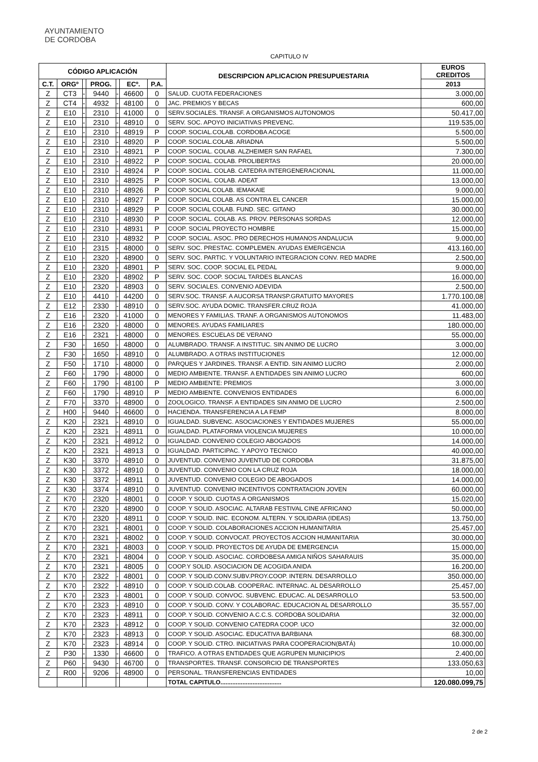AYUNTAMIENTO
DE CORDOBA
CAPITULO IV
| CÓDIGO APLICACIÓN | | | | | | | DESCRIPCION APLICACION PRESUPUESTARIA | EUROS CREDITOS |
| --- | --- | --- | --- | --- | --- | --- | --- | --- |
| C.T. | ORGº | | PROG. | | ECº. | P.A. | | 2013 |
| Z | CT3 | - | 9440 | - | 46600 | 0 | SALUD. CUOTA FEDERACIONES | 3.000,00 |
| Z | CT4 | - | 4932 | - | 48100 | 0 | JAC. PREMIOS Y BECAS | 600,00 |
| Z | E10 | - | 2310 | - | 41000 | 0 | SERV.SOCIALES. TRANSF. A ORGANISMOS AUTONOMOS | 50.417,00 |
| Z | E10 | - | 2310 | - | 48910 | 0 | SERV. SOC. APOYO INICIATIVAS PREVENC. | 119.535,00 |
| Z | E10 | - | 2310 | - | 48919 | P | COOP. SOCIAL.COLAB. CORDOBA ACOGE | 5.500,00 |
| Z | E10 | - | 2310 | - | 48920 | P | COOP. SOCIAL.COLAB. ARIADNA | 5.500,00 |
| Z | E10 | - | 2310 | - | 48921 | P | COOP. SOCIAL. COLAB. ALZHEIMER SAN RAFAEL | 7.300,00 |
| Z | E10 | - | 2310 | - | 48922 | P | COOP. SOCIAL. COLAB. PROLIBERTAS | 20.000,00 |
| Z | E10 | - | 2310 | - | 48924 | P | COOP. SOCIAL. COLAB. CATEDRA INTERGENERACIONAL | 11.000,00 |
| Z | E10 | - | 2310 | - | 48925 | P | COOP. SOCIAL. COLAB. ADEAT | 13.000,00 |
| Z | E10 | - | 2310 | - | 48926 | P | COOP. SOCIAL COLAB. IEMAKAIE | 9.000,00 |
| Z | E10 | - | 2310 | - | 48927 | P | COOP. SOCIAL COLAB. AS CONTRA EL CANCER | 15.000,00 |
| Z | E10 | - | 2310 | - | 48929 | P | COOP. SOCIAL COLAB. FUND. SEC. GITANO | 30.000,00 |
| Z | E10 | - | 2310 | - | 48930 | P | COOP. SOCIAL. COLAB. AS. PROV. PERSONAS SORDAS | 12.000,00 |
| Z | E10 | - | 2310 | - | 48931 | P | COOP. SOCIAL PROYECTO HOMBRE | 15.000,00 |
| Z | E10 | - | 2310 | - | 48932 | P | COOP. SOCIAL. ASOC. PRO DERECHOS HUMANOS ANDALUCIA | 9.000,00 |
| Z | E10 | - | 2315 | - | 48000 | 0 | SERV. SOC. PRESTAC. COMPLEMEN. AYUDAS EMERGENCIA | 413.160,00 |
| Z | E10 | - | 2320 | - | 48900 | 0 | SERV. SOC. PARTIC. Y VOLUNTARIO INTEGRACION CONV. RED MADRE | 2.500,00 |
| Z | E10 | - | 2320 | - | 48901 | P | SERV. SOC. COOP. SOCIAL EL PEDAL | 9.000,00 |
| Z | E10 | - | 2320 | - | 48902 | P | SERV. SOC. COOP. SOCIAL TARDES BLANCAS | 16.000,00 |
| Z | E10 | - | 2320 | - | 48903 | 0 | SERV. SOCIALES. CONVENIO ADEVIDA | 2.500,00 |
| Z | E10 | - | 4410 | - | 44200 | 0 | SERV.SOC. TRANSF. A AUCORSA TRANSP.GRATUITO MAYORES | 1.770.100,08 |
| Z | E12 | - | 2330 | - | 48910 | 0 | SERV.SOC. AYUDA DOMIC. TRANSFER.CRUZ ROJA | 41.000,00 |
| Z | E16 | - | 2320 | - | 41000 | 0 | MENORES Y FAMILIAS. TRANF. A ORGANISMOS AUTONOMOS | 11.483,00 |
| Z | E16 | - | 2320 | - | 48000 | 0 | MENORES. AYUDAS FAMILIARES | 180.000,00 |
| Z | E16 | - | 2321 | - | 48000 | 0 | MENORES. ESCUELAS DE VERANO | 55.000,00 |
| Z | F30 | - | 1650 | - | 48000 | 0 | ALUMBRADO. TRANSF. A INSTITUC. SIN ANIMO DE LUCRO | 3.000,00 |
| Z | F30 | - | 1650 | - | 48910 | 0 | ALUMBRADO. A OTRAS INSTITUCIONES | 12.000,00 |
| Z | F50 | - | 1710 | - | 48000 | 0 | PARQUES Y JARDINES. TRANSF. A ENTID. SIN ANIMO LUCRO | 2.000,00 |
| Z | F60 | - | 1790 | - | 48000 | 0 | MEDIO AMBIENTE. TRANSF. A ENTIDADES SIN ANIMO LUCRO | 600,00 |
| Z | F60 | - | 1790 | - | 48100 | P | MEDIO AMBIENTE: PREMIOS | 3.000,00 |
| Z | F60 | - | 1790 | - | 48910 | P | MEDIO AMBIENTE. CONVENIOS ENTIDADES | 6.000,00 |
| Z | F70 | - | 3370 | - | 48900 | 0 | ZOOLOGICO. TRANSF. A ENTIDADES SIN ANIMO DE LUCRO | 2.500,00 |
| Z | H00 | - | 9440 | - | 46600 | 0 | HACIENDA. TRANSFERENCIA A LA FEMP | 8.000,00 |
| Z | K20 | - | 2321 | - | 48910 | 0 | IGUALDAD. SUBVENC. ASOCIACIONES Y ENTIDADES MUJERES | 55.000,00 |
| Z | K20 | - | 2321 | - | 48911 | 0 | IGUALDAD. PLATAFORMA VIOLENCIA MUJERES | 10.000,00 |
| Z | K20 | - | 2321 | - | 48912 | 0 | IGUALDAD. CONVENIO COLEGIO ABOGADOS | 14.000,00 |
| Z | K20 | - | 2321 | - | 48913 | 0 | IGUALDAD. PARTICIPAC. Y APOYO TECNICO | 40.000,00 |
| Z | K30 | - | 3370 | - | 48910 | 0 | JUVENTUD. CONVENIO JUVENTUD DE CORDOBA | 31.875,00 |
| Z | K30 | - | 3372 | - | 48910 | 0 | JUVENTUD. CONVENIO CON LA CRUZ ROJA | 18.000,00 |
| Z | K30 | - | 3372 | - | 48911 | 0 | JUVENTUD. CONVENIO COLEGIO DE ABOGADOS | 14.000,00 |
| Z | K30 | - | 3374 | - | 48910 | 0 | JUVENTUD. CONVENIO INCENTIVOS CONTRATACION JOVEN | 60.000,00 |
| Z | K70 | - | 2320 | - | 48001 | 0 | COOP. Y SOLID. CUOTAS A ORGANISMOS | 15.020,00 |
| Z | K70 | - | 2320 | - | 48900 | 0 | COOP. Y SOLID. ASOCIAC. ALTARAB FESTIVAL CINE AFRICANO | 50.000,00 |
| Z | K70 | - | 2320 | - | 48911 | 0 | COOP. Y SOLID. INIC. ECONOM. ALTERN. Y SOLIDARIA (IDEAS) | 13.750,00 |
| Z | K70 | - | 2321 | - | 48001 | 0 | COOP. Y SOLID. COLABORACIONES ACCION HUMANITARIA | 25.457,00 |
| Z | K70 | - | 2321 | - | 48002 | 0 | COOP. Y SOLID. CONVOCAT. PROYECTOS ACCION HUMANITARIA | 30.000,00 |
| Z | K70 | - | 2321 | - | 48003 | 0 | COOP. Y SOLID. PROYECTOS DE AYUDA DE EMERGENCIA | 15.000,00 |
| Z | K70 | - | 2321 | - | 48004 | 0 | COOP. Y SOLID. ASOCIAC. CORDOBESA AMIGA NIÑOS SAHARAUIS | 35.000,00 |
| Z | K70 | - | 2321 | - | 48005 | 0 | COOP.Y SOLID. ASOCIACION DE ACOGIDA ANIDA | 16.200,00 |
| Z | K70 | - | 2322 | - | 48001 | 0 | COOP. Y SOLID.CONV.SUBV.PROY.COOP. INTERN. DESARROLLO | 350.000,00 |
| Z | K70 | - | 2322 | - | 48910 | 0 | COOP. Y SOLID.COLAB. COOPERAC. INTERNAC. AL DESARROLLO | 25.457,00 |
| Z | K70 | - | 2323 | - | 48001 | 0 | COOP. Y SOLID. CONVOC. SUBVENC. EDUCAC. AL DESARROLLO | 53.500,00 |
| Z | K70 | - | 2323 | - | 48910 | 0 | COOP. Y SOLID. CONV. Y COLABORAC. EDUCACION AL DESARROLLO | 35.557,00 |
| Z | K70 | - | 2323 | - | 48911 | 0 | COOP. Y SOLID. CONVENIO A.C.C.S. CORDOBA SOLIDARIA | 32.000,00 |
| Z | K70 | - | 2323 | - | 48912 | 0 | COOP. Y SOLID. CONVENIO CATEDRA COOP. UCO | 32.000,00 |
| Z | K70 | - | 2323 | - | 48913 | 0 | COOP. Y SOLID. ASOCIAC. EDUCATIVA BARBIANA | 68.300,00 |
| Z | K70 | - | 2323 | - | 48914 | 0 | COOP. Y SOLID. CTRO. INICIATIVAS PARA COOPERACION(BATÁ) | 10.000,00 |
| Z | P30 | - | 1330 | - | 46600 | 0 | TRAFICO. A OTRAS ENTIDADES QUE AGRUPEN MUNICIPIOS | 2.400,00 |
| Z | P60 | - | 9430 | - | 46700 | 0 | TRANSPORTES. TRANSF. CONSORCIO DE TRANSPORTES | 133.050,63 |
| Z | R00 | - | 9206 | - | 48900 | 0 | PERSONAL. TRANSFERENCIAS ENTIDADES | 10,00 |
| | | | | | | | TOTAL CAPITULO.................................... | 120.080.099,75 |
2 de 2